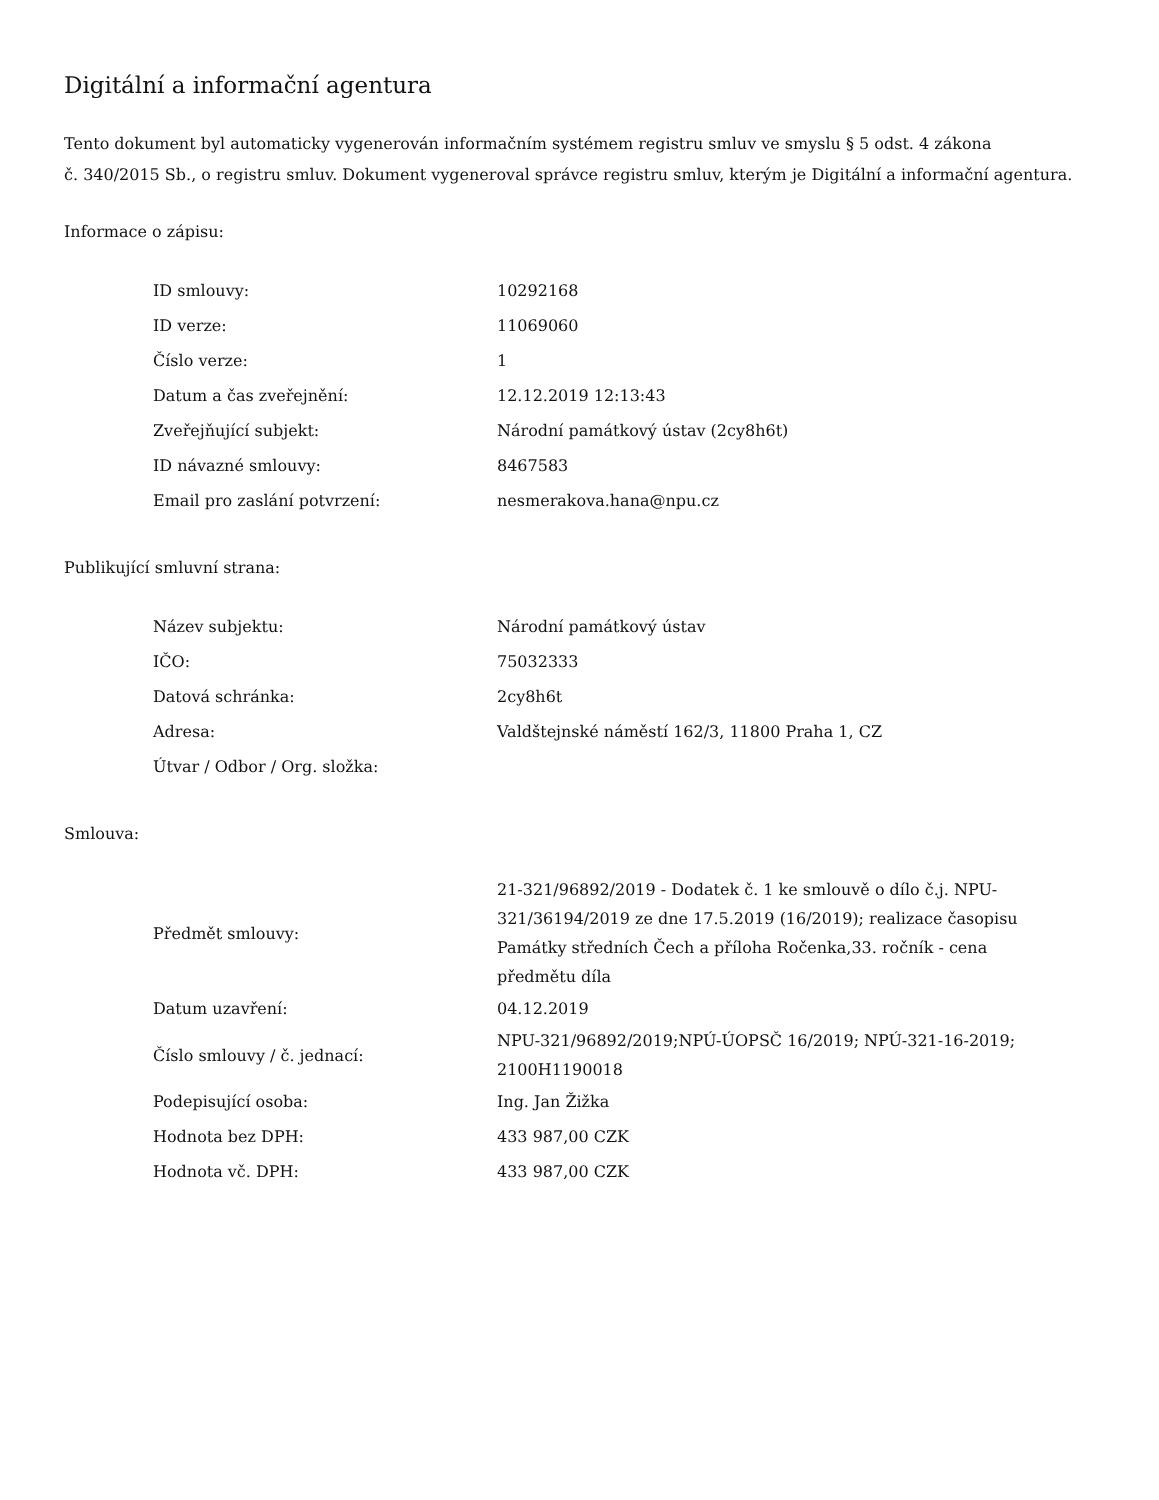Digitální a informační agentura
Tento dokument byl automaticky vygenerován informačním systémem registru smluv ve smyslu § 5 odst. 4 zákona
č. 340/2015 Sb., o registru smluv. Dokument vygeneroval správce registru smluv, kterým je Digitální a informační agentura.
Informace o zápisu:
| ID smlouvy: | 10292168 |
| ID verze: | 11069060 |
| Číslo verze: | 1 |
| Datum a čas zveřejnění: | 12.12.2019 12:13:43 |
| Zveřejňující subjekt: | Národní památkový ústav (2cy8h6t) |
| ID návazné smlouvy: | 8467583 |
| Email pro zaslání potvrzení: | nesmerakova.hana@npu.cz |
Publikující smluvní strana:
| Název subjektu: | Národní památkový ústav |
| IČO: | 75032333 |
| Datová schránka: | 2cy8h6t |
| Adresa: | Valdštejnské náměstí 162/3, 11800 Praha 1, CZ |
| Útvar / Odbor / Org. složka: | |
Smlouva:
| Předmět smlouvy: | 21-321/96892/2019 - Dodatek č. 1 ke smlouvě o dílo č.j. NPU-321/36194/2019 ze dne 17.5.2019 (16/2019); realizace časopisu Památky středních Čech a příloha Ročenka,33. ročník - cena předmětu díla |
| Datum uzavření: | 04.12.2019 |
| Číslo smlouvy / č. jednací: | NPU-321/96892/2019;NPÚ-ÚOPSČ 16/2019; NPÚ-321-16-2019; 2100H1190018 |
| Podepisující osoba: | Ing. Jan Žižka |
| Hodnota bez DPH: | 433 987,00 CZK |
| Hodnota vč. DPH: | 433 987,00 CZK |